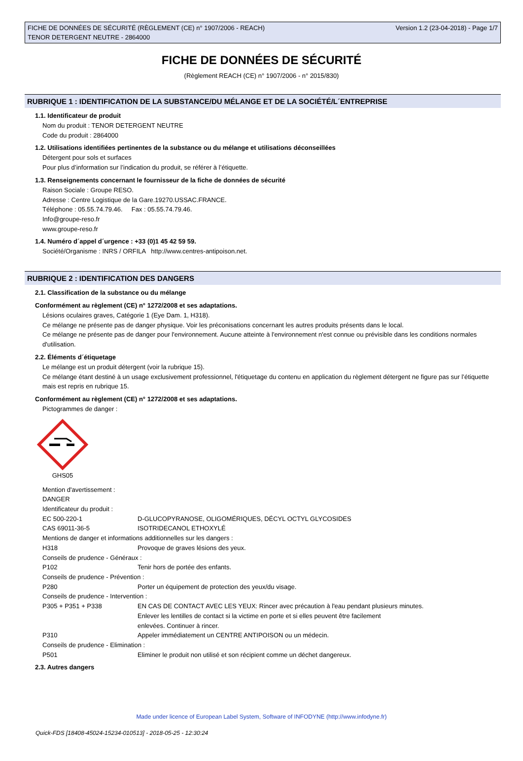FICHE DE DONNÉES DE SÉCURITÉ (RÈGLEMENT (CE) n° 1907/2006 - REACH)
TENOR DETERGENT NEUTRE - 2864000
Version 1.2 (23-04-2018) - Page 1/7
FICHE DE DONNÉES DE SÉCURITÉ
(Règlement REACH (CE) n° 1907/2006 - n° 2015/830)
RUBRIQUE 1 : IDENTIFICATION DE LA SUBSTANCE/DU MÉLANGE ET DE LA SOCIÉTÉ/L´ENTREPRISE
1.1. Identificateur de produit
Nom du produit : TENOR DETERGENT NEUTRE
Code du produit : 2864000
1.2. Utilisations identifiées pertinentes de la substance ou du mélange et utilisations déconseillées
Détergent pour sols et surfaces
Pour plus d’information sur l’indication du produit, se référer à l’étiquette.
1.3. Renseignements concernant le fournisseur de la fiche de données de sécurité
Raison Sociale : Groupe RESO.
Adresse : Centre Logistique de la Gare.19270.USSAC.FRANCE.
Téléphone : 05.55.74.79.46. Fax : 05.55.74.79.46.
Info@groupe-reso.fr
www.groupe-reso.fr
1.4. Numéro d´appel d´urgence : +33 (0)1 45 42 59 59.
Société/Organisme : INRS / ORFILA http://www.centres-antipoison.net.
RUBRIQUE 2 : IDENTIFICATION DES DANGERS
2.1. Classification de la substance ou du mélange
Conformément au règlement (CE) n° 1272/2008 et ses adaptations.
Lésions oculaires graves, Catégorie 1 (Eye Dam. 1, H318).
Ce mélange ne présente pas de danger physique. Voir les préconisations concernant les autres produits présents dans le local.
Ce mélange ne présente pas de danger pour l'environnement. Aucune atteinte à l'environnement n'est connue ou prévisible dans les conditions normales d'utilisation.
2.2. Éléments d´étiquetage
Le mélange est un produit détergent (voir la rubrique 15).
Ce mélange étant destiné à un usage exclusivement professionnel, l'étiquetage du contenu en application du règlement détergent ne figure pas sur l’étiquette mais est repris en rubrique 15.
Conformément au règlement (CE) n° 1272/2008 et ses adaptations.
Pictogrammes de danger :
GHS05
Mention d'avertissement :
DANGER
Identificateur du produit :
EC 500-220-1 D-GLUCOPYRANOSE, OLIGOMÉRIQUES, DÉCYL OCTYL GLYCOSIDES
CAS 69011-36-5 ISOTRIDECANOL ETHOXYLÉ
Mentions de danger et informations additionnelles sur les dangers :
H318 Provoque de graves lésions des yeux.
Conseils de prudence - Généraux :
P102 Tenir hors de portée des enfants.
Conseils de prudence - Prévention :
P280 Porter un équipement de protection des yeux/du visage.
Conseils de prudence - Intervention :
P305 + P351 + P338 EN CAS DE CONTACT AVEC LES YEUX: Rincer avec précaution à l'eau pendant plusieurs minutes.
Enlever les lentilles de contact si la victime en porte et si elles peuvent être facilement
enlevées. Continuer à rincer.
P310 Appeler immédiatement un CENTRE ANTIPOISON ou un médecin.
Conseils de prudence - Elimination :
P501 Eliminer le produit non utilisé et son récipient comme un déchet dangereux.
2.3. Autres dangers
Made under licence of European Label System, Software of INFODYNE (http://www.infodyne.fr)
Quick-FDS [18408-45024-15234-010513] - 2018-05-25 - 12:30:24